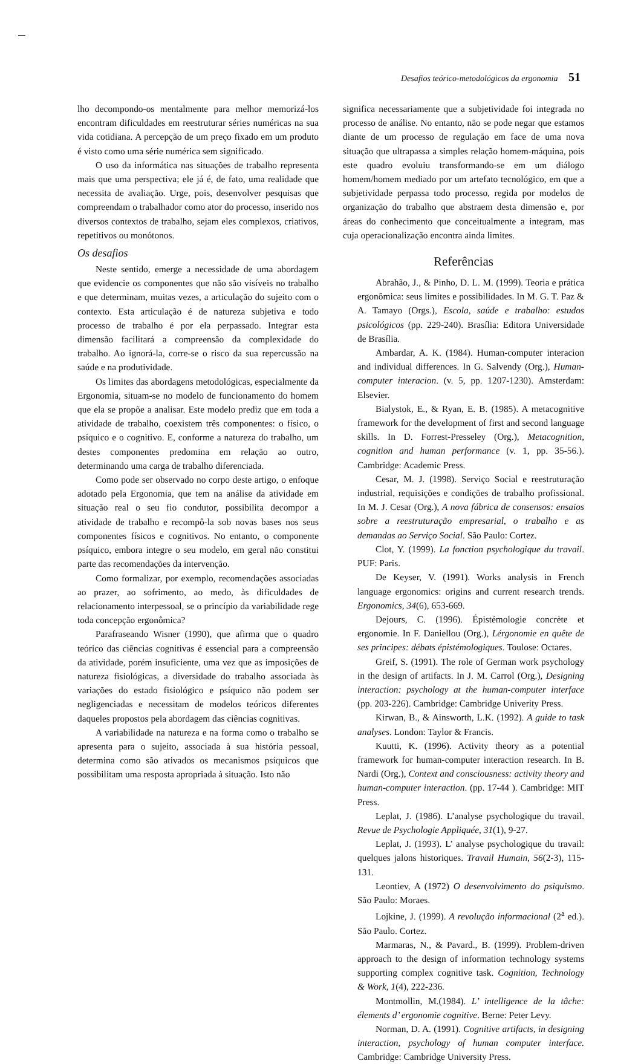Desafios teórico-metodológicos da ergonomia 51
lho decompondo-os mentalmente para melhor memorizá-los encontram dificuldades em reestruturar séries numéricas na sua vida cotidiana. A percepção de um preço fixado em um produto é visto como uma série numérica sem significado.
O uso da informática nas situações de trabalho representa mais que uma perspectiva; ele já é, de fato, uma realidade que necessita de avaliação. Urge, pois, desenvolver pesquisas que compreendam o trabalhador como ator do processo, inserido nos diversos contextos de trabalho, sejam eles complexos, criativos, repetitivos ou monótonos.
Os desafios
Neste sentido, emerge a necessidade de uma abordagem que evidencie os componentes que não são visíveis no trabalho e que determinam, muitas vezes, a articulação do sujeito com o contexto. Esta articulação é de natureza subjetiva e todo processo de trabalho é por ela perpassado. Integrar esta dimensão facilitará a compreensão da complexidade do trabalho. Ao ignorá-la, corre-se o risco da sua repercussão na saúde e na produtividade.
Os limites das abordagens metodológicas, especialmente da Ergonomia, situam-se no modelo de funcionamento do homem que ela se propõe a analisar. Este modelo prediz que em toda a atividade de trabalho, coexistem três componentes: o físico, o psíquico e o cognitivo. E, conforme a natureza do trabalho, um destes componentes predomina em relação ao outro, determinando uma carga de trabalho diferenciada.
Como pode ser observado no corpo deste artigo, o enfoque adotado pela Ergonomia, que tem na análise da atividade em situação real o seu fio condutor, possibilita decompor a atividade de trabalho e recompô-la sob novas bases nos seus componentes físicos e cognitivos. No entanto, o componente psíquico, embora integre o seu modelo, em geral não constitui parte das recomendações da intervenção.
Como formalizar, por exemplo, recomendações associadas ao prazer, ao sofrimento, ao medo, às dificuldades de relacionamento interpessoal, se o princípio da variabilidade rege toda concepção ergonômica?
Parafraseando Wisner (1990), que afirma que o quadro teórico das ciências cognitivas é essencial para a compreensão da atividade, porém insuficiente, uma vez que as imposições de natureza fisiológicas, a diversidade do trabalho associada às variações do estado fisiológico e psíquico não podem ser negligenciadas e necessitam de modelos teóricos diferentes daqueles propostos pela abordagem das ciências cognitivas.
A variabilidade na natureza e na forma como o trabalho se apresenta para o sujeito, associada à sua história pessoal, determina como são ativados os mecanismos psíquicos que possibilitam uma resposta apropriada à situação. Isto não
significa necessariamente que a subjetividade foi integrada no processo de análise. No entanto, não se pode negar que estamos diante de um processo de regulação em face de uma nova situação que ultrapassa a simples relação homem-máquina, pois este quadro evoluiu transformando-se em um diálogo homem/homem mediado por um artefato tecnológico, em que a subjetividade perpassa todo processo, regida por modelos de organização do trabalho que abstraem desta dimensão e, por áreas do conhecimento que conceitualmente a integram, mas cuja operacionalização encontra ainda limites.
Referências
Abrahão, J., & Pinho, D. L. M. (1999). Teoria e prática ergonômica: seus limites e possibilidades. In M. G. T. Paz & A. Tamayo (Orgs.), Escola, saúde e trabalho: estudos psicológicos (pp. 229-240). Brasília: Editora Universidade de Brasília.
Ambardar, A. K. (1984). Human-computer interacion and individual differences. In G. Salvendy (Org.), Human-computer interacion. (v. 5, pp. 1207-1230). Amsterdam: Elsevier.
Bialystok, E., & Ryan, E. B. (1985). A metacognitive framework for the development of first and second language skills. In D. Forrest-Presseley (Org.), Metacognition, cognition and human performance (v. 1, pp. 35-56.). Cambridge: Academic Press.
Cesar, M. J. (1998). Serviço Social e reestruturação industrial, requisições e condições de trabalho profissional. In M. J. Cesar (Org.), A nova fábrica de consensos: ensaios sobre a reestruturação empresarial, o trabalho e as demandas ao Serviço Social. São Paulo: Cortez.
Clot, Y. (1999). La fonction psychologique du travail. PUF: Paris.
De Keyser, V. (1991). Works analysis in French language ergonomics: origins and current research trends. Ergonomics, 34(6), 653-669.
Dejours, C. (1996). Épistémologie concrète et ergonomie. In F. Daniellou (Org.), Lérgonomie en quête de ses principes: débats épistémologiques. Toulose: Octares.
Greif, S. (1991). The role of German work psychology in the design of artifacts. In J. M. Carrol (Org.), Designing interaction: psychology at the human-computer interface (pp. 203-226). Cambridge: Cambridge Univerity Press.
Kirwan, B., & Ainsworth, L.K. (1992). A guide to task analyses. London: Taylor & Francis.
Kuutti, K. (1996). Activity theory as a potential framework for human-computer interaction research. In B. Nardi (Org.), Context and consciousness: activity theory and human-computer interaction. (pp. 17-44 ). Cambridge: MIT Press.
Leplat, J. (1986). L’analyse psychologique du travail. Revue de Psychologie Appliquée, 31(1), 9-27.
Leplat, J. (1993). L’ analyse psychologique du travail: quelques jalons historiques. Travail Humain, 56(2-3), 115-131.
Leontiev, A (1972) O desenvolvimento do psiquismo. São Paulo: Moraes.
Lojkine, J. (1999). A revolução informacional (2<sup>a</sup> ed.). São Paulo. Cortez.
Marmaras, N., & Pavard., B. (1999). Problem-driven approach to the design of information technology systems supporting complex cognitive task. Cognition, Technology & Work, 1(4), 222-236.
Montmollin, M.(1984). L’ intelligence de la tâche: élements d’ ergonomie cognitive. Berne: Peter Levy.
Norman, D. A. (1991). Cognitive artifacts, in designing interaction, psychology of human computer interface. Cambridge: Cambridge University Press.